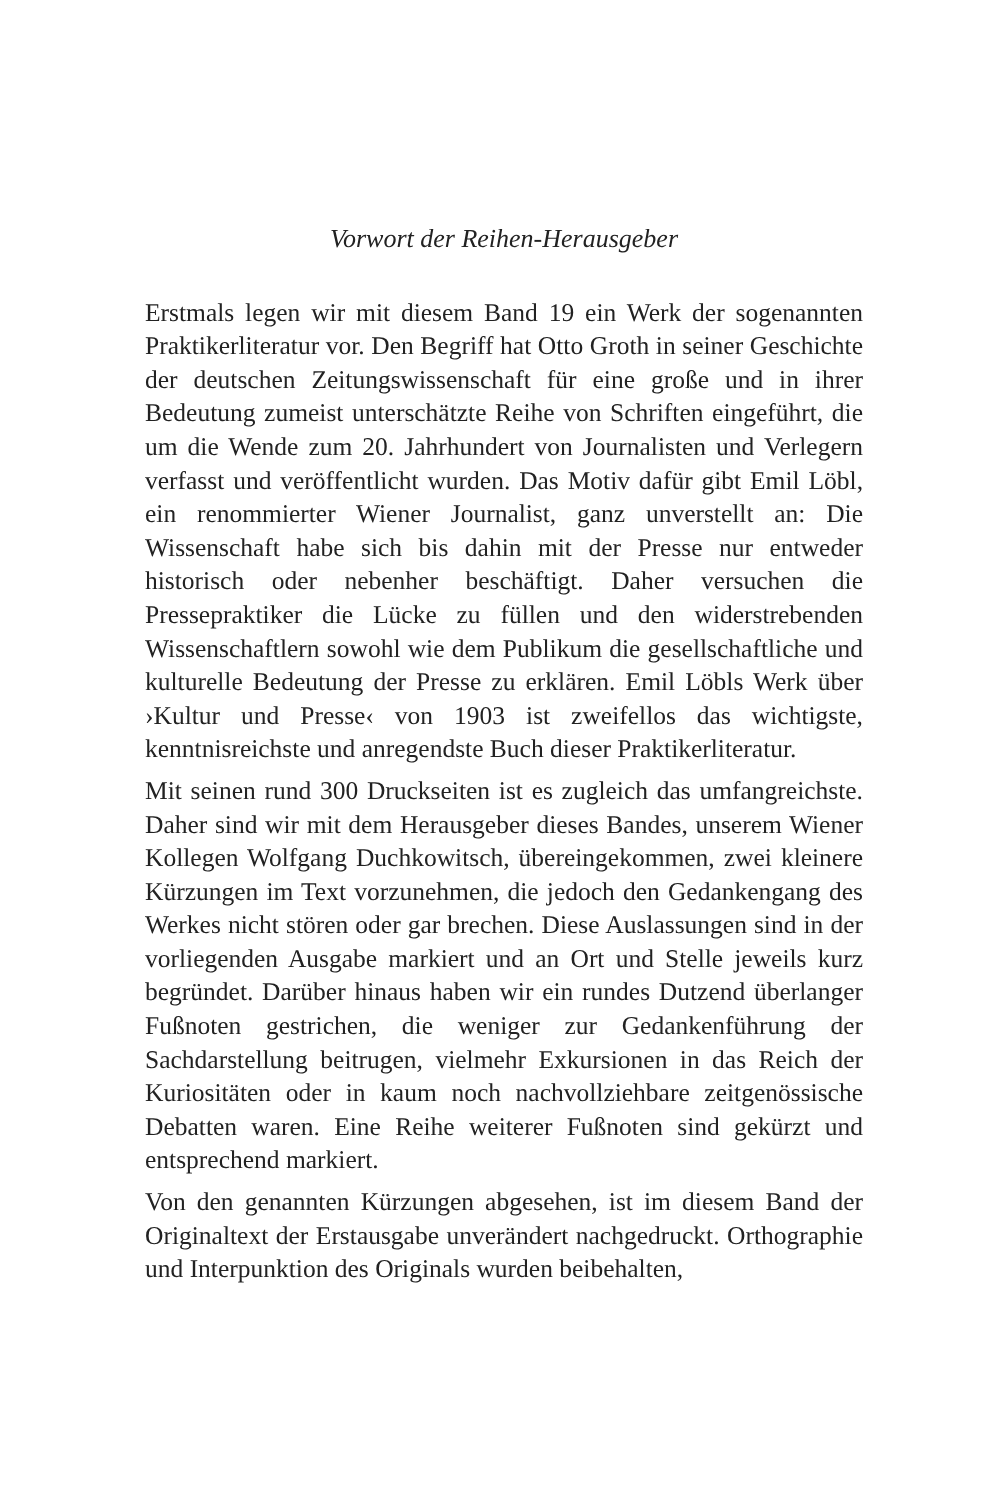Vorwort der Reihen-Herausgeber
Erstmals legen wir mit diesem Band 19 ein Werk der sogenannten Praktikerliteratur vor. Den Begriff hat Otto Groth in seiner Geschichte der deutschen Zeitungswissenschaft für eine große und in ihrer Bedeutung zumeist unterschätzte Reihe von Schriften eingeführt, die um die Wende zum 20. Jahrhundert von Journalisten und Verlegern verfasst und veröffentlicht wurden. Das Motiv dafür gibt Emil Löbl, ein renommierter Wiener Journalist, ganz unverstellt an: Die Wissenschaft habe sich bis dahin mit der Presse nur entweder historisch oder nebenher beschäftigt. Daher versuchen die Pressepraktiker die Lücke zu füllen und den widerstrebenden Wissenschaftlern sowohl wie dem Publikum die gesellschaftliche und kulturelle Bedeutung der Presse zu erklären. Emil Löbls Werk über ›Kultur und Presse‹ von 1903 ist zweifellos das wichtigste, kenntnisreichste und anregendste Buch dieser Praktikerliteratur.
Mit seinen rund 300 Druckseiten ist es zugleich das umfangreichste. Daher sind wir mit dem Herausgeber dieses Bandes, unserem Wiener Kollegen Wolfgang Duchkowitsch, übereingekommen, zwei kleinere Kürzungen im Text vorzunehmen, die jedoch den Gedankengang des Werkes nicht stören oder gar brechen. Diese Auslassungen sind in der vorliegenden Ausgabe markiert und an Ort und Stelle jeweils kurz begründet. Darüber hinaus haben wir ein rundes Dutzend überlanger Fußnoten gestrichen, die weniger zur Gedankenführung der Sachdarstellung beitrugen, vielmehr Exkursionen in das Reich der Kuriositäten oder in kaum noch nachvollziehbare zeitgenössische Debatten waren. Eine Reihe weiterer Fußnoten sind gekürzt und entsprechend markiert.
Von den genannten Kürzungen abgesehen, ist im diesem Band der Originaltext der Erstausgabe unverändert nachgedruckt. Orthographie und Interpunktion des Originals wurden beibehalten,